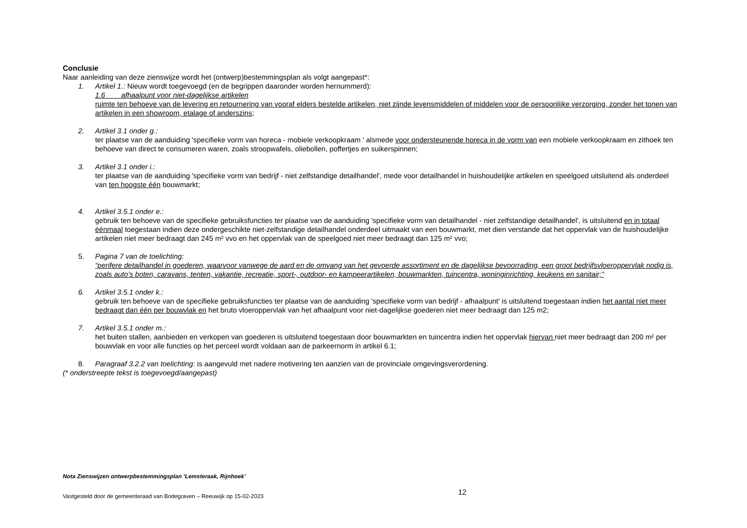Conclusie
Naar aanleiding van deze zienswijze wordt het (ontwerp)bestemmingsplan als volgt aangepast*:
1. Artikel 1.: Nieuw wordt toegevoegd (en de begrippen daaronder worden hernummerd):
1.6 afhaalpunt voor niet-dagelijkse artikelen
ruimte ten behoeve van de levering en retournering van vooraf elders bestelde artikelen, niet zijnde levensmiddelen of middelen voor de persoonlijke verzorging, zonder het tonen van artikelen in een showroom, etalage of anderszins;
2. Artikel 3.1 onder g.:
ter plaatse van de aanduiding 'specifieke vorm van horeca - mobiele verkoopkraam ' alsmede voor ondersteunende horeca in de vorm van een mobiele verkoopkraam en zithoek ten behoeve van direct te consumeren waren, zoals stroopwafels, oliebollen, poffertjes en suikerspinnen;
3. Artikel 3.1 onder i.:
ter plaatse van de aanduiding 'specifieke vorm van bedrijf - niet zelfstandige detailhandel', mede voor detailhandel in huishoudelijke artikelen en speelgoed uitsluitend als onderdeel van ten hoogste één bouwmarkt;
4. Artikel 3.5.1 onder e.:
gebruik ten behoeve van de specifieke gebruiksfuncties ter plaatse van de aanduiding 'specifieke vorm van detailhandel - niet zelfstandige detailhandel', is uitsluitend en in totaal éénmaal toegestaan indien deze ondergeschikte niet-zelfstandige detailhandel onderdeel uitmaakt van een bouwmarkt, met dien verstande dat het oppervlak van de huishoudelijke artikelen niet meer bedraagt dan 245 m² vvo en het oppervlak van de speelgoed niet meer bedraagt dan 125 m² vvo;
5. Pagina 7 van de toelichting:
“perifere detailhandel in goederen, waarvoor vanwege de aard en de omvang van het gevoerde assortiment en de dagelijkse bevoorrading, een groot bedrijfsvloeroppervlak nodig is, zoals auto’s boten, caravans, tenten, vakantie, recreatie, sport-, outdoor- en kampeerartikelen, bouwmarkten, tuincentra, woninginrichting, keukens en sanitair;”
6. Artikel 3.5.1 onder k.:
gebruik ten behoeve van de specifieke gebruiksfuncties ter plaatse van de aanduiding 'specifieke vorm van bedrijf - afhaalpunt' is uitsluitend toegestaan indien het aantal niet meer bedraagt dan één per bouwvlak en het bruto vloeroppervlak van het afhaalpunt voor niet-dagelijkse goederen niet meer bedraagt dan 125 m2;
7. Artikel 3.5.1 onder m.:
het buiten stallen, aanbieden en verkopen van goederen is uitsluitend toegestaan door bouwmarkten en tuincentra indien het oppervlak hiervan niet meer bedraagt dan 200 m² per bouwvlak en voor alle functies op het perceel wordt voldaan aan de parkeernorm in artikel 6.1;
8. Paragraaf 3.2.2 van toelichting: is aangevuld met nadere motivering ten aanzien van de provinciale omgevingsverordening.
(* onderstreepte tekst is toegevoegd/aangepast)
Nota Zienswijzen ontwerpbestemmingsplan ‘Lemsteraak, Rijnhoek’
Vastgesteld door de gemeenteraad van Bodegraven – Reeuwijk op 15-02-2023 12